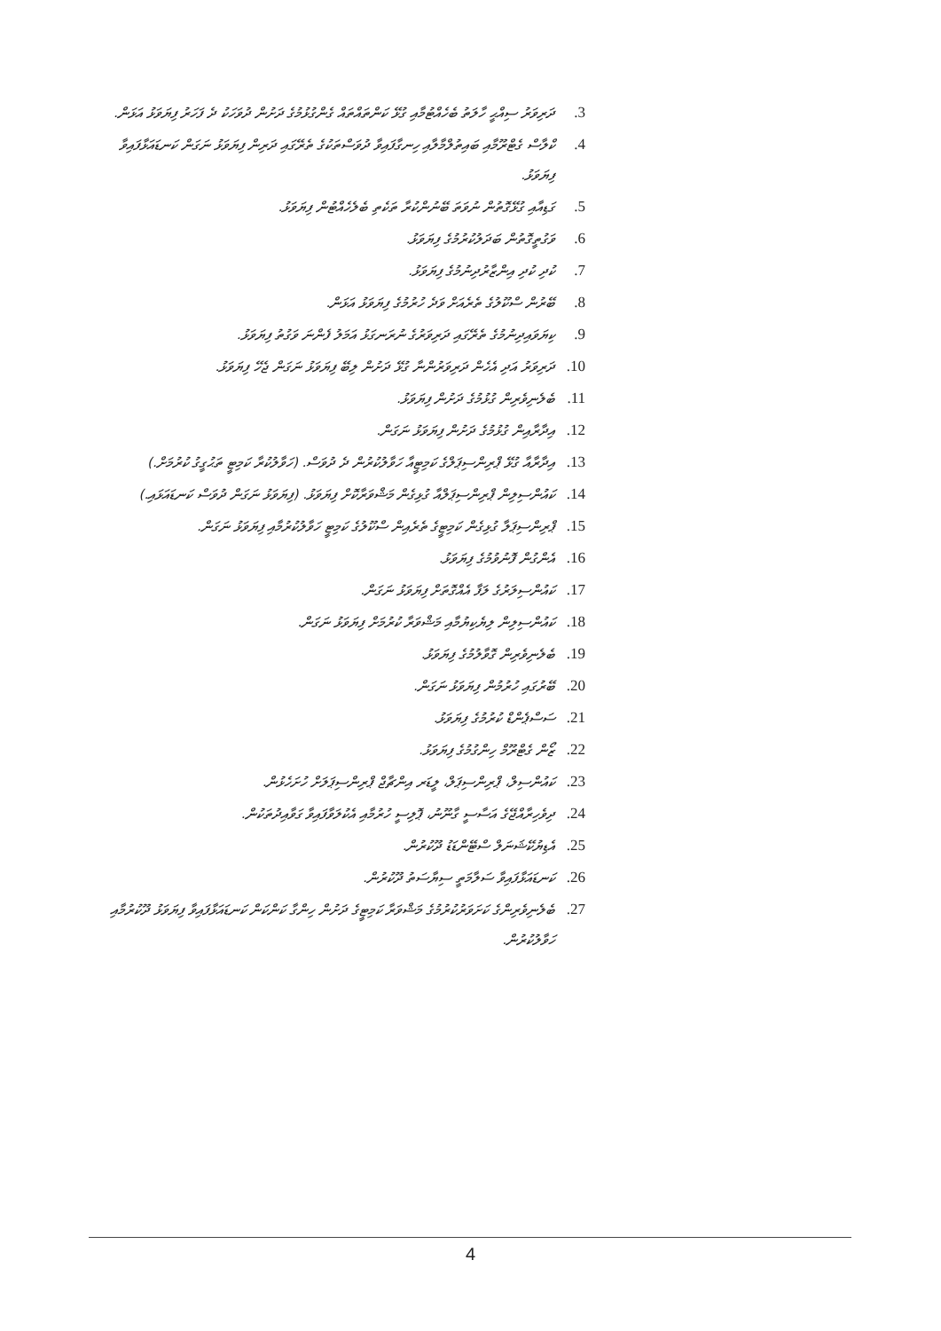.3 ދަރިވަރު ސިއްޙީ ހާލަތު ބެހެއްޓުމާއި ގުޅޭ ކަންތައްތައް ގެންގުޅުމުގެ ދަށުން ދުވަހަކު ދެ ފަހަރު ފިޔަވަޅު އަޅަން.
.4 ކްލާސް ގެޓްރޫމާއި ބައިތުލްމާލާއި ހިނގާފައިވާ ދުވަސްތަކުގެ ތެރޭގައި ދަރިން ފިޔަވަޅު ނަގަން ކަނޑައަޅާފައިވާ ފިޔަވަޅު.
.5 ގަޑިއާއި ގުޅޭގޮތުން ނުވަތަ ބޭނުންކުރާ ތަކެތި ބެލެހެއްޓުން ފިޔަވަޅު.
.6 ވަގުތީގޮތުން ބަދަލުކުރުމުގެ ފިޔަވަޅު.
.7 ކުދި ކުދި އިންޒާރުދިނުމުގެ ފިޔަވަޅު.
.8 ބޭރުން ސްކޫލުގެ ތެރެއަށް ވަދެ ހުރުމުގެ ފިޔަވަޅު އަޅަން.
.9 ކިޔަވައިދިނުމުގެ ތެރޭގައި ދަރިވަރުގެ ނުރަނގަޅު އަމަލު ފެންނަ ވަގުތު ފިޔަވަޅު.
.10 ދަރިވަރު އަދި އެހެން ދަރިވަރުންނާ ގުޅޭ ދަށުން ލިބޭ ފިޔަވަޅު ނަގަން ޖެހޭ ފިޔަވަޅު.
.11 ބެލެނިވެރިން ގުޅުމުގެ ދަށުން ފިޔަވަޅު.
.12 އިދާރާއިން ގުޅުމުގެ ދަށުން ފިޔަވަޅު ނަގަން.
.13 އިދާރާއާ ގުޅޭ ޕްރިންސިޕަލްގެ ކަމިޓީއާ ހަވާލުކުރުން ދެ ދުވަސް. (ހަވާލުކުރާ ކަމިޓީ ތަޙުގީގު ކުރުމަށް.)
.14 ކައުންސިލިން ޕްރިންސިޕަލްއާ ގުޅިގެން މަޝްވަރާކޮށް ފިޔަވަޅު. (ފިޔަވަޅު ނަގަން ދުވަސް ކަނޑައަޅައި.)
.15 ޕްރިންސިޕަލާ ގުޅިގެން ކަމިޓީގެ ތެރެއިން ސްކޫލުގެ ކަމިޓީ ހަވާލުކުރުމާއި ފިޔަވަޅު ނަގަން.
.16 އެންގުން ފޮނުވުމުގެ ފިޔަވަޅު.
.17 ކައުންސިލަރުގެ ލަފާ އެއްގޮތަށް ފިޔަވަޅު ނަގަން.
.18 ކައުންސިލިން ލިޔެކިޔުމާއި މަޝްވަރާ ކުރުމަށް ފިޔަވަޅު ނަގަން.
.19 ބެލެނިވެރިން ގޮވާލުމުގެ ފިޔަވަޅު.
.20 ބޭރުގައި ހުރުމުން ފިޔަވަޅު ނަގަން.
.21 ސަސްޕެންޑް ކުރުމުގެ ފިޔަވަޅު.
.22 ޒޯން ގެޓްރޫމް ހިންގުމުގެ ފިޔަވަޅު.
.23 ކައުންސިލް، ޕްރިންސިޕަލް، ލީޑަރ އިންޗާޖް ޕްރިންސިޕަލަށް ހުށަހެޅުން.
.24 ދިވެހިރާއްޖޭގެ އަސާސީ ގާނޫނު، ޕޮލިސީ ހުރުމާއި އެކުލަވާފައިވާ ގަވާއިދުތަކުން.
.25 އެޑިޔުކޭޝަނަލް ސްޓޭންޑަޑު ދޫކުރުން.
.26 ކަނޑައަޅާފައިވާ ސަލާމަތީ ސިޔާސަތު ދޫކުރުން.
.27 ބެލެނިވެރިންގެ ކަށަވަރުކުރުމުގެ މަޝްވަރާ ކަމިޓީގެ ދަށުން ހިންގާ ކަންކަން ކަނޑައަޅާފައިވާ ފިޔަވަޅު ދޫކުރުމާއި ހަވާލުކުރުން.
4